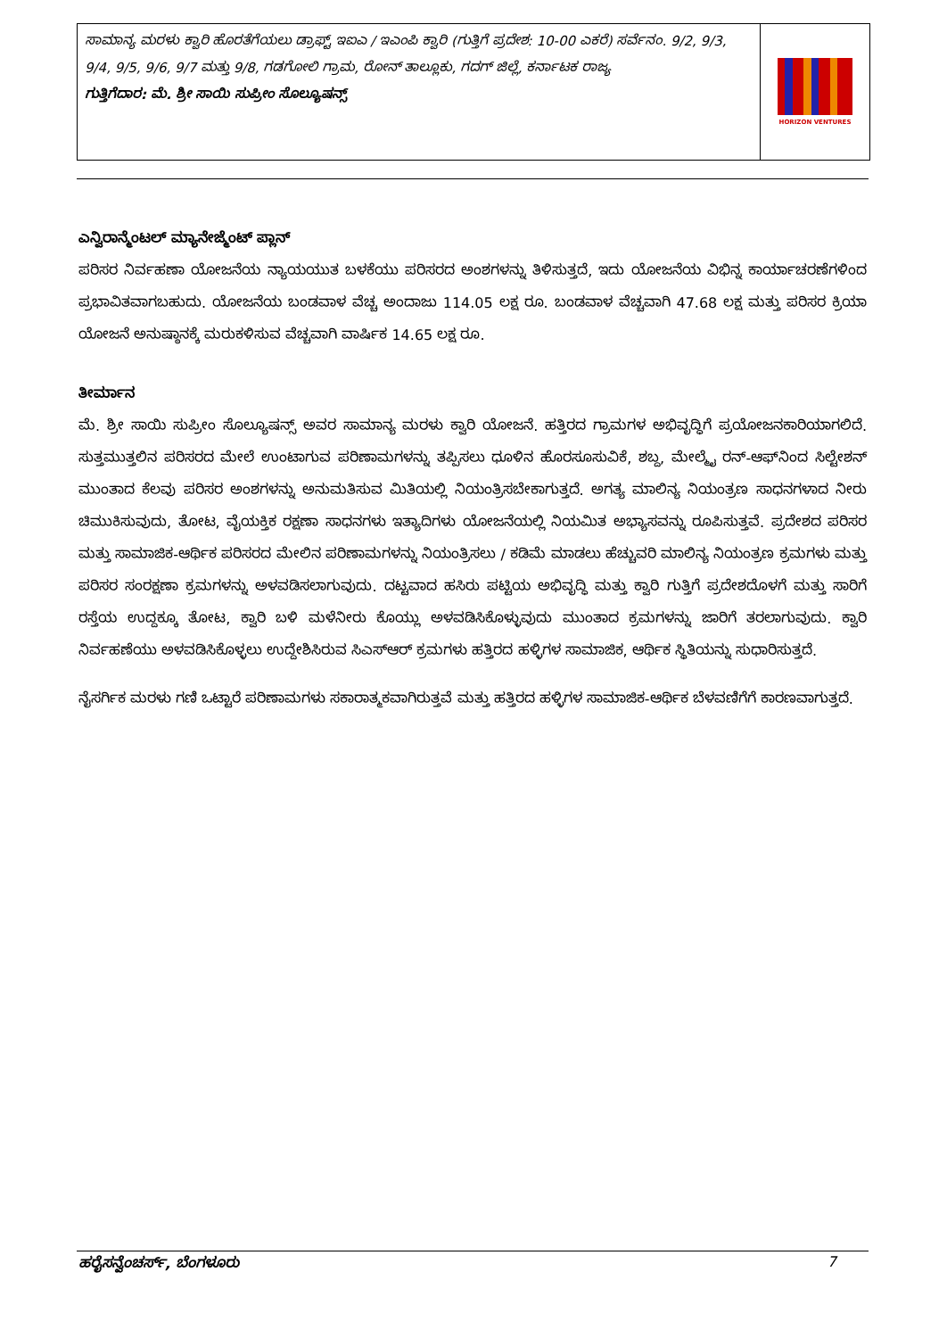ಸಾಮಾನ್ಯ ಮರಳು ಕ್ವಾರಿ ಹೊರತೆಗೆಯಲು ಡ್ರಾಫ್ಟ್ ಇಐಎ / ಇಎಂಪಿ ಕ್ವಾರಿ (ಗುತ್ತಿಗೆ ಪ್ರದೇಶ: 10-00 ಎಕರೆ) ಸರ್ವೆನಂ. 9/2, 9/3, 9/4, 9/5, 9/6, 9/7 ಮತ್ತು 9/8, ಗಡಗೋಲಿ ಗ್ರಾಮ, ರೋನ್ ತಾಲ್ಲೂಕು, ಗದಗ್ ಜಿಲ್ಲೆ, ಕರ್ನಾಟಕ ರಾಜ್ಯ
ಗುತ್ತಿಗೆದಾರ: ಮೆ. ಶ್ರೀ ಸಾಯಿ ಸುಪ್ರೀಂ ಸೊಲ್ಯೂಷನ್ಸ್
HORIZON VENTURES
ಎನ್ವಿರಾನ್ಮೆಂಟಲ್ ಮ್ಯಾನೇಜ್ಮೆಂಟ್ ಪ್ಲಾನ್
ಪರಿಸರ ನಿರ್ವಹಣಾ ಯೋಜನೆಯ ನ್ಯಾಯಯುತ ಬಳಕೆಯು ಪರಿಸರದ ಅಂಶಗಳನ್ನು ತಿಳಿಸುತ್ತದೆ, ಇದು ಯೋಜನೆಯ ವಿಭಿನ್ನ ಕಾರ್ಯಾಚರಣೆಗಳಿಂದ ಪ್ರಭಾವಿತವಾಗಬಹುದು. ಯೋಜನೆಯ ಬಂಡವಾಳ ವೆಚ್ಚ ಅಂದಾಜು 114.05 ಲಕ್ಷ ರೂ. ಬಂಡವಾಳ ವೆಚ್ಚವಾಗಿ 47.68 ಲಕ್ಷ ಮತ್ತು ಪರಿಸರ ಕ್ರಿಯಾ ಯೋಜನೆ ಅನುಷ್ಠಾನಕ್ಕೆ ಮರುಕಳಿಸುವ ವೆಚ್ಚವಾಗಿ ವಾರ್ಷಿಕ 14.65 ಲಕ್ಷ ರೂ.
ತೀರ್ಮಾನ
ಮೆ. ಶ್ರೀ ಸಾಯಿ ಸುಪ್ರೀಂ ಸೊಲ್ಯೂಷನ್ಸ್ ಅವರ ಸಾಮಾನ್ಯ ಮರಳು ಕ್ವಾರಿ ಯೋಜನೆ. ಹತ್ತಿರದ ಗ್ರಾಮಗಳ ಅಭಿವೃದ್ಧಿಗೆ ಪ್ರಯೋಜನಕಾರಿಯಾಗಲಿದೆ. ಸುತ್ತಮುತ್ತಲಿನ ಪರಿಸರದ ಮೇಲೆ ಉಂಟಾಗುವ ಪರಿಣಾಮಗಳನ್ನು ತಪ್ಪಿಸಲು ಧೂಳಿನ ಹೊರಸೂಸುವಿಕೆ, ಶಬ್ದ, ಮೇಲ್ಮೈ ರನ್-ಆಫ್‌ನಿಂದ ಸಿಲ್ಟೇಶನ್ ಮುಂತಾದ ಕೆಲವು ಪರಿಸರ ಅಂಶಗಳನ್ನು ಅನುಮತಿಸುವ ಮಿತಿಯಲ್ಲಿ ನಿಯಂತ್ರಿಸಬೇಕಾಗುತ್ತದೆ. ಅಗತ್ಯ ಮಾಲಿನ್ಯ ನಿಯಂತ್ರಣ ಸಾಧನಗಳಾದ ನೀರು ಚಿಮುಕಿಸುವುದು, ತೋಟ, ವೈಯಕ್ತಿಕ ರಕ್ಷಣಾ ಸಾಧನಗಳು ಇತ್ಯಾದಿಗಳು ಯೋಜನೆಯಲ್ಲಿ ನಿಯಮಿತ ಅಭ್ಯಾಸವನ್ನು ರೂಪಿಸುತ್ತವೆ. ಪ್ರದೇಶದ ಪರಿಸರ ಮತ್ತು ಸಾಮಾಜಿಕ-ಆರ್ಥಿಕ ಪರಿಸರದ ಮೇಲಿನ ಪರಿಣಾಮಗಳನ್ನು ನಿಯಂತ್ರಿಸಲು / ಕಡಿಮೆ ಮಾಡಲು ಹೆಚ್ಚುವರಿ ಮಾಲಿನ್ಯ ನಿಯಂತ್ರಣ ಕ್ರಮಗಳು ಮತ್ತು ಪರಿಸರ ಸಂರಕ್ಷಣಾ ಕ್ರಮಗಳನ್ನು ಅಳವಡಿಸಲಾಗುವುದು. ದಟ್ಟವಾದ ಹಸಿರು ಪಟ್ಟಿಯ ಅಭಿವೃದ್ಧಿ ಮತ್ತು ಕ್ವಾರಿ ಗುತ್ತಿಗೆ ಪ್ರದೇಶದೊಳಗೆ ಮತ್ತು ಸಾರಿಗೆ ರಸ್ತೆಯ ಉದ್ದಕ್ಕೂ ತೋಟ, ಕ್ವಾರಿ ಬಳಿ ಮಳೆನೀರು ಕೊಯ್ಲು ಅಳವಡಿಸಿಕೊಳ್ಳುವುದು ಮುಂತಾದ ಕ್ರಮಗಳನ್ನು ಜಾರಿಗೆ ತರಲಾಗುವುದು. ಕ್ವಾರಿ ನಿರ್ವಹಣೆಯು ಅಳವಡಿಸಿಕೊಳ್ಳಲು ಉದ್ದೇಶಿಸಿರುವ ಸಿಎಸ್‌ಆರ್ ಕ್ರಮಗಳು ಹತ್ತಿರದ ಹಳ್ಳಿಗಳ ಸಾಮಾಜಿಕ, ಆರ್ಥಿಕ ಸ್ಥಿತಿಯನ್ನು ಸುಧಾರಿಸುತ್ತದೆ.
ನೈಸರ್ಗಿಕ ಮರಳು ಗಣಿ ಒಟ್ಟಾರೆ ಪರಿಣಾಮಗಳು ಸಕಾರಾತ್ಮಕವಾಗಿರುತ್ತವೆ ಮತ್ತು ಹತ್ತಿರದ ಹಳ್ಳಿಗಳ ಸಾಮಾಜಿಕ-ಆರ್ಥಿಕ ಬೆಳವಣಿಗೆಗೆ ಕಾರಣವಾಗುತ್ತದೆ.
ಹರೈಸನ್ವೆಂಚರ್ಸ್, ಬೆಂಗಳೂರು 7